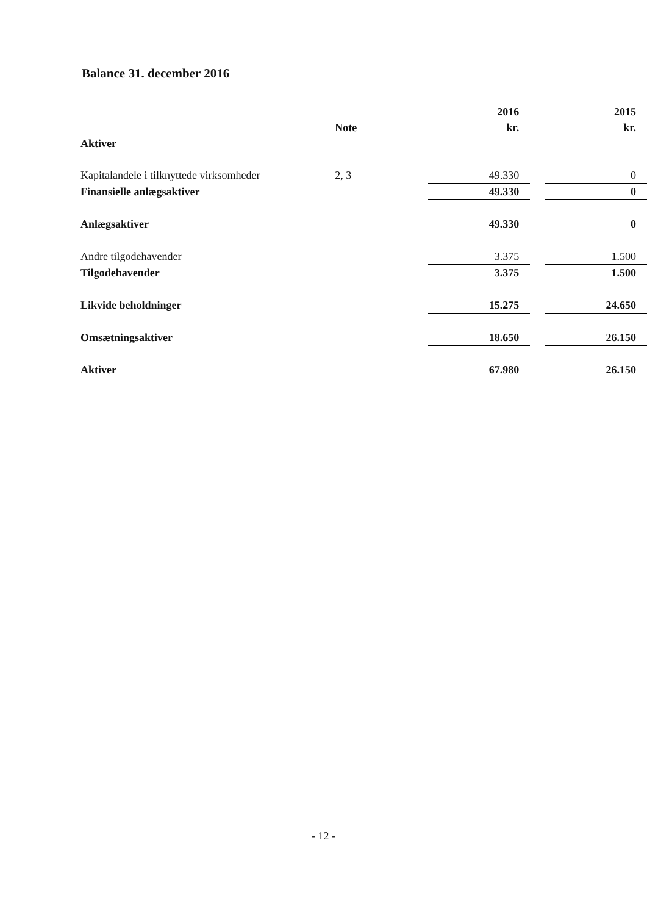Balance 31. december 2016
| | | 2016 | | 2015 |
| --- | --- | --- | --- | --- |
| | Note | kr. | | kr. |
| Aktiver | | | | |
| Kapitalandele i tilknyttede virksomheder | 2, 3 | 49.330 | | 0 |
| Finansielle anlægsaktiver | | 49.330 | | 0 |
| Anlægsaktiver | | 49.330 | | 0 |
| Andre tilgodehavender | | 3.375 | | 1.500 |
| Tilgodehavender | | 3.375 | | 1.500 |
| Likvide beholdninger | | 15.275 | | 24.650 |
| Omsætningsaktiver | | 18.650 | | 26.150 |
| Aktiver | | 67.980 | | 26.150 |
- 12 -